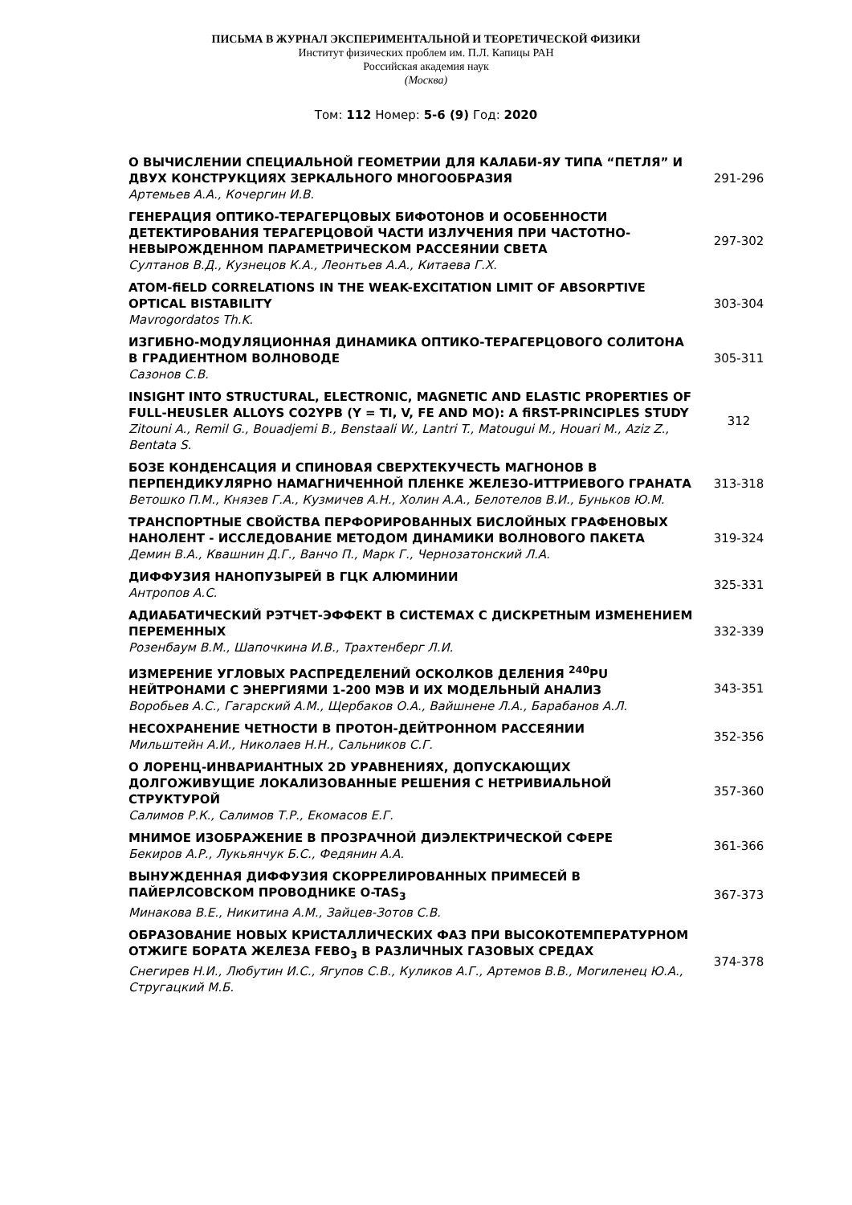ПИСЬМА В ЖУРНАЛ ЭКСПЕРИМЕНТАЛЬНОЙ И ТЕОРЕТИЧЕСКОЙ ФИЗИКИ
Институт физических проблем им. П.Л. Капицы РАН
Российская академия наук
(Москва)
Том: 112 Номер: 5-6 (9) Год: 2020
| О ВЫЧИСЛЕНИИ СПЕЦИАЛЬНОЙ ГЕОМЕТРИИ ДЛЯ КАЛАБИ-ЯУ ТИПА “ПЕТЛЯ” И ДВУХ КОНСТРУКЦИЯХ ЗЕРКАЛЬНОГО МНОГООБРАЗИЯ Артемьев А.А., Кочергин И.В. | 291-296 |
| ГЕНЕРАЦИЯ ОПТИКО-ТЕРАГЕРЦОВЫХ БИФОТОНОВ И ОСОБЕННОСТИ ДЕТЕКТИРОВАНИЯ ТЕРАГЕРЦОВОЙ ЧАСТИ ИЗЛУЧЕНИЯ ПРИ ЧАСТОТНО-НЕВЫРОЖДЕННОМ ПАРАМЕТРИЧЕСКОМ РАССЕЯНИИ СВЕТА Султанов В.Д., Кузнецов К.А., Леонтьев А.А., Китаева Г.Х. | 297-302 |
| ATOM-fiELD CORRELATIONS IN THE WEAK-EXCITATION LIMIT OF ABSORPTIVE OPTICAL BISTABILITY Mavrogordatos Th.K. | 303-304 |
| ИЗГИБНО-МОДУЛЯЦИОННАЯ ДИНАМИКА ОПТИКО-ТЕРАГЕРЦОВОГО СОЛИТОНА В ГРАДИЕНТНОМ ВОЛНОВОДЕ Сазонов С.В. | 305-311 |
| INSIGHT INTO STRUCTURAL, ELECTRONIC, MAGNETIC AND ELASTIC PROPERTIES OF FULL-HEUSLER ALLOYS CO2YPB (Y = TI, V, FE AND MO): A fiRST-PRINCIPLES STUDY Zitouni A., Remil G., Bouadjemi B., Benstaali W., Lantri T., Matougui M., Houari M., Aziz Z., Bentata S. | 312 |
| БОЗЕ КОНДЕНСАЦИЯ И СПИНОВАЯ СВЕРХТЕКУЧЕСТЬ МАГНОНОВ В ПЕРПЕНДИКУЛЯРНО НАМАГНИЧЕННОЙ ПЛЕНКЕ ЖЕЛЕЗО-ИТТРИЕВОГО ГРАНАТА Ветошко П.М., Князев Г.А., Кузмичев А.Н., Холин А.А., Белотелов В.И., Буньков Ю.М. | 313-318 |
| ТРАНСПОРТНЫЕ СВОЙСТВА ПЕРФОРИРОВАННЫХ БИСЛОЙНЫХ ГРАФЕНОВЫХ НАНОЛЕНТ - ИССЛЕДОВАНИЕ МЕТОДОМ ДИНАМИКИ ВОЛНОВОГО ПАКЕТА Демин В.А., Квашнин Д.Г., Ванчо П., Марк Г., Чернозатонский Л.А. | 319-324 |
| ДИФФУЗИЯ НАНОПУЗЫРЕЙ В ГЦК АЛЮМИНИИ Антропов А.С. | 325-331 |
| АДИАБАТИЧЕСКИЙ РЭТЧЕТ-ЭФФЕКТ В СИСТЕМАХ С ДИСКРЕТНЫМ ИЗМЕНЕНИЕМ ПЕРЕМЕННЫХ Розенбаум В.М., Шапочкина И.В., Трахтенберг Л.И. | 332-339 |
| ИЗМЕРЕНИЕ УГЛОВЫХ РАСПРЕДЕЛЕНИЙ ОСКОЛКОВ ДЕЛЕНИЯ <sup>240</sup>PU НЕЙТРОНАМИ С ЭНЕРГИЯМИ 1-200 МЭВ И ИХ МОДЕЛЬНЫЙ АНАЛИЗ Воробьев А.С., Гагарский А.М., Щербаков О.А., Вайшнене Л.А., Барабанов А.Л. | 343-351 |
| НЕСОХРАНЕНИЕ ЧЕТНОСТИ В ПРОТОН-ДЕЙТРОННОМ РАССЕЯНИИ Мильштейн А.И., Николаев Н.Н., Сальников С.Г. | 352-356 |
| О ЛОРЕНЦ-ИНВАРИАНТНЫХ 2D УРАВНЕНИЯХ, ДОПУСКАЮЩИХ ДОЛГОЖИВУЩИЕ ЛОКАЛИЗОВАННЫЕ РЕШЕНИЯ С НЕТРИВИАЛЬНОЙ СТРУКТУРОЙ Салимов Р.К., Салимов Т.Р., Екомасов Е.Г. | 357-360 |
| МНИМОЕ ИЗОБРАЖЕНИЕ В ПРОЗРАЧНОЙ ДИЭЛЕКТРИЧЕСКОЙ СФЕРЕ Бекиров А.Р., Лукьянчук Б.С., Федянин А.А. | 361-366 |
| ВЫНУЖДЕННАЯ ДИФФУЗИЯ СКОРРЕЛИРОВАННЫХ ПРИМЕСЕЙ В ПАЙЕРЛСОВСКОМ ПРОВОДНИКЕ O-TAS<sub>3</sub> Минакова В.Е., Никитина А.М., Зайцев-Зотов С.В. | 367-373 |
| ОБРАЗОВАНИЕ НОВЫХ КРИСТАЛЛИЧЕСКИХ ФАЗ ПРИ ВЫСОКОТЕМПЕРАТУРНОМ ОТЖИГЕ БОРАТА ЖЕЛЕЗА FEBO<sub>3</sub> В РАЗЛИЧНЫХ ГАЗОВЫХ СРЕДАХ Снегирев Н.И., Любутин И.С., Ягупов С.В., Куликов А.Г., Артемов В.В., Могиленец Ю.А., Стругацкий М.Б. | 374-378 |